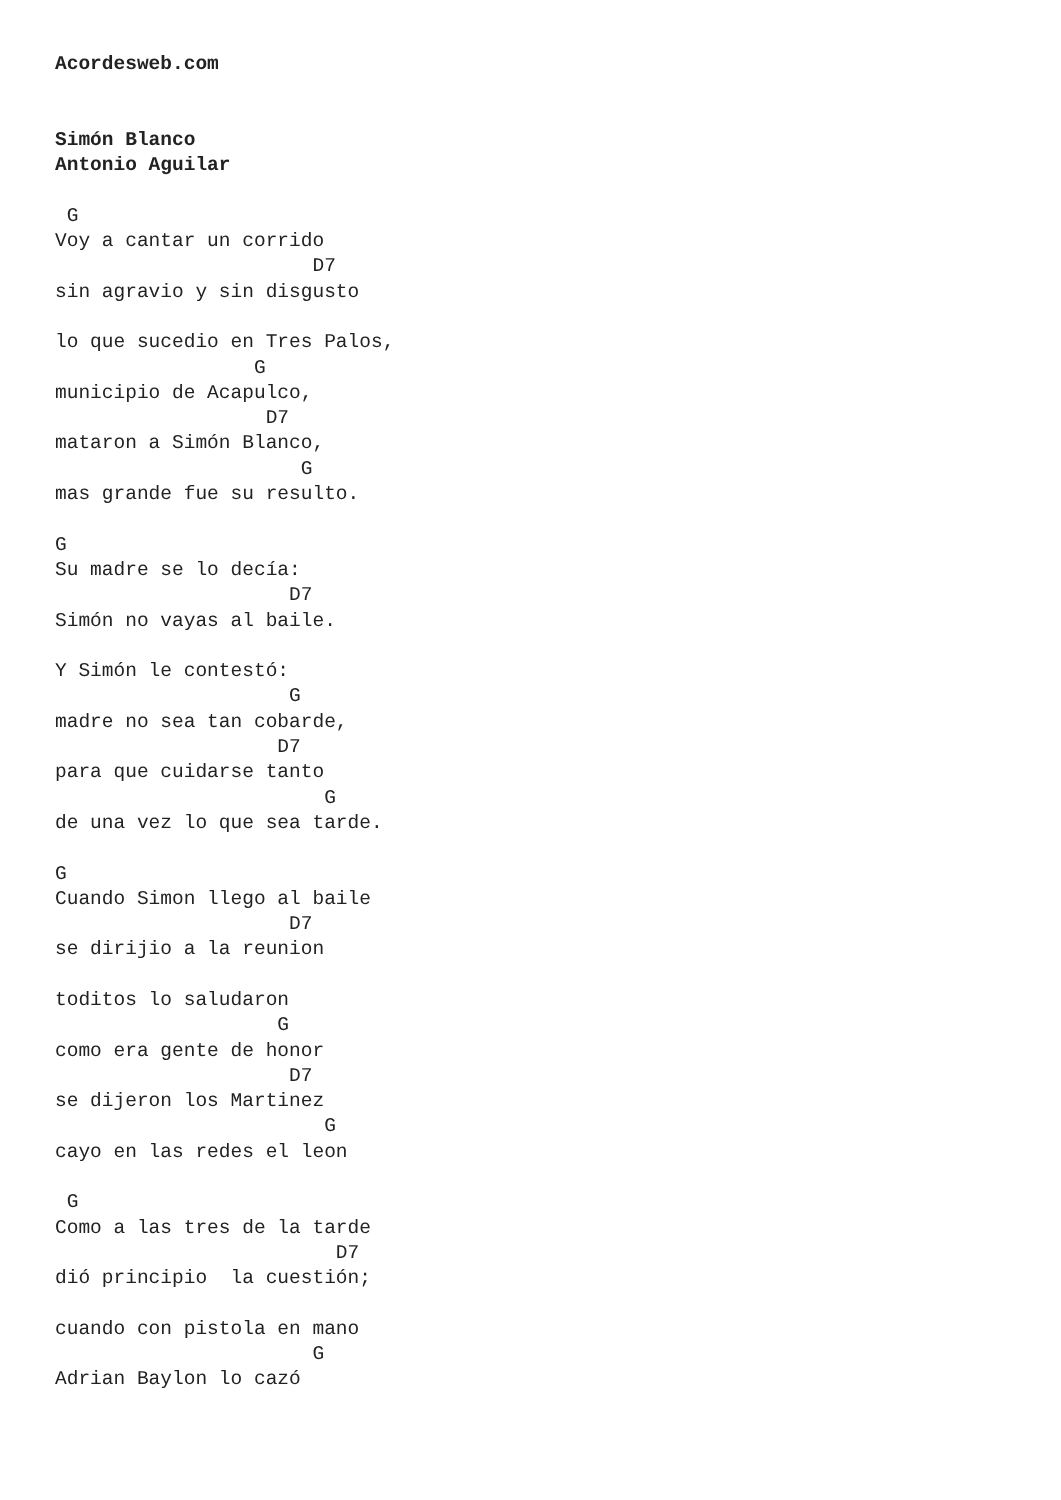Acordesweb.com


Simón Blanco
Antonio Aguilar

 G
Voy a cantar un corrido
                      D7
sin agravio y sin disgusto

lo que sucedio en Tres Palos,
                 G
municipio de Acapulco,
                  D7
mataron a Simón Blanco,
                     G
mas grande fue su resulto.

G
Su madre se lo decía:
                    D7
Simón no vayas al baile.

Y Simón le contestó:
                    G
madre no sea tan cobarde,
                   D7
para que cuidarse tanto
                       G
de una vez lo que sea tarde.

G
Cuando Simon llego al baile
                    D7
se dirijio a la reunion

toditos lo saludaron
                   G
como era gente de honor
                    D7
se dijeron los Martinez
                       G
cayo en las redes el leon

 G
Como a las tres de la tarde
                        D7
dió principio  la cuestión;

cuando con pistola en mano
                      G
Adrian Baylon lo cazó